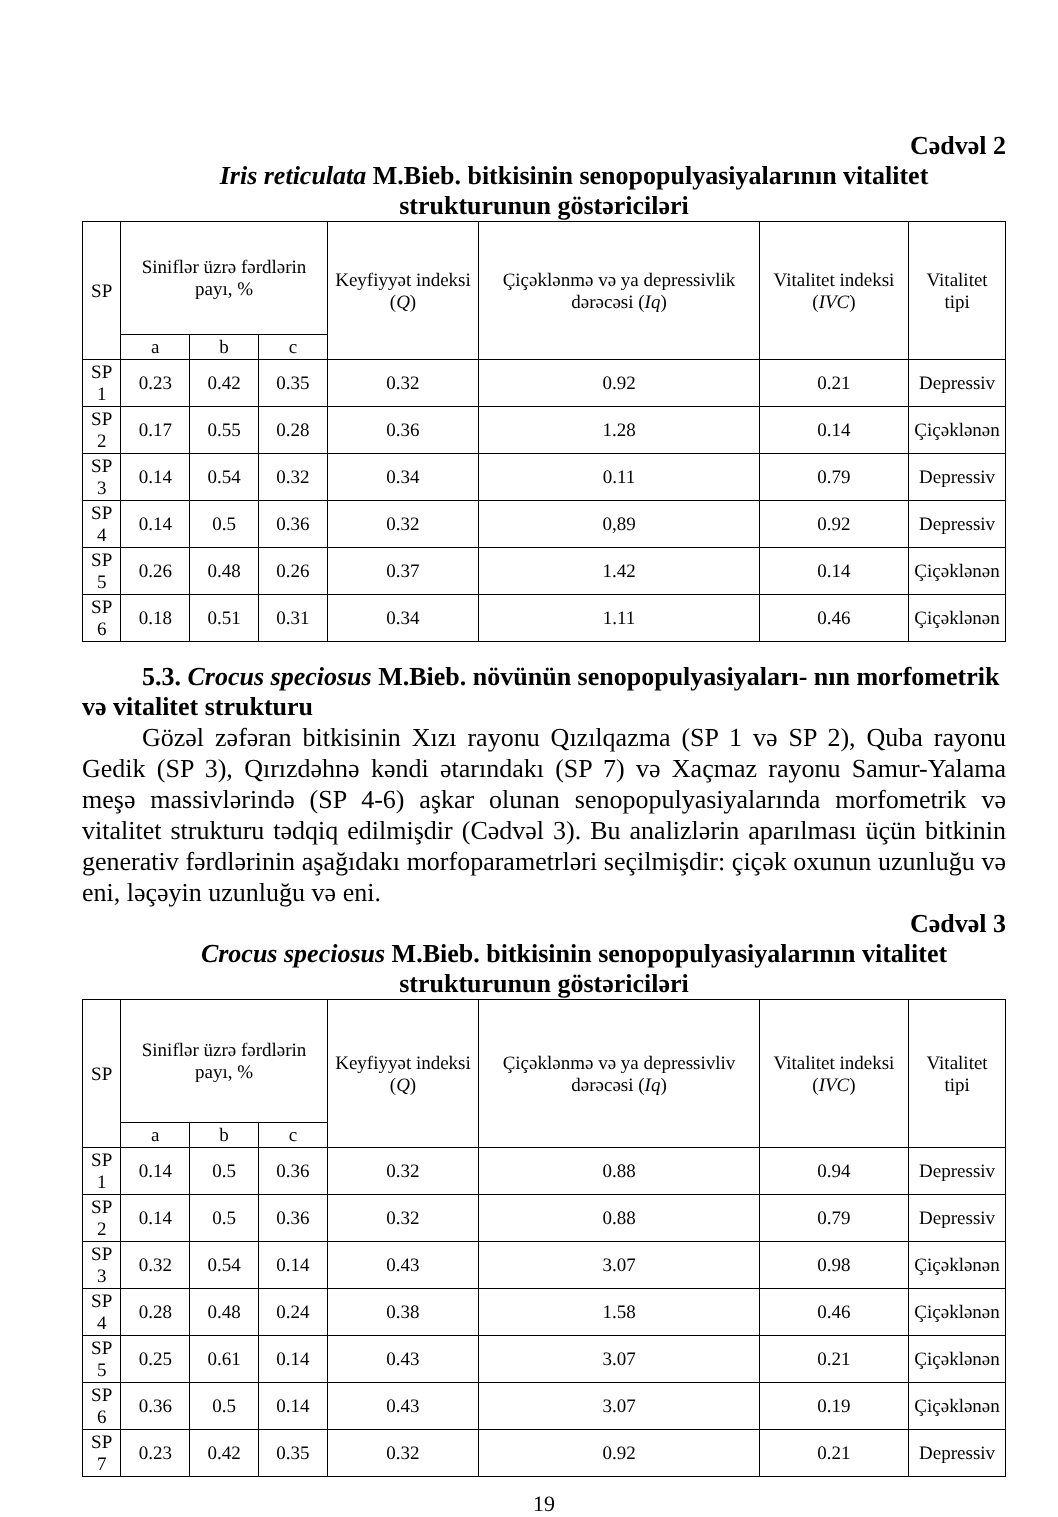Cədvəl 2
Iris reticulata M.Bieb. bitkisinin senopopulyasiyalarının vitalitet strukturunun göstəriciləri
| SP | Siniflər üzrə fərdlərin payı, % | | | Keyfiyyət indeksi ( Q ) | Çiçəklənmə və ya depressivlik dərəcəsi ( Iq ) | Vitalitet indeksi ( IVC ) | Vitalitet tipi |
| --- | --- | --- | --- | --- | --- | --- | --- |
| | a | b | c | | | | |
| SP 1 | 0.23 | 0.42 | 0.35 | 0.32 | 0.92 | 0.21 | Depressiv |
| SP 2 | 0.17 | 0.55 | 0.28 | 0.36 | 1.28 | 0.14 | Çiçəklənən |
| SP 3 | 0.14 | 0.54 | 0.32 | 0.34 | 0.11 | 0.79 | Depressiv |
| SP 4 | 0.14 | 0.5 | 0.36 | 0.32 | 0,89 | 0.92 | Depressiv |
| SP 5 | 0.26 | 0.48 | 0.26 | 0.37 | 1.42 | 0.14 | Çiçəklənən |
| SP 6 | 0.18 | 0.51 | 0.31 | 0.34 | 1.11 | 0.46 | Çiçəklənən |
5.3. Crocus speciosus M.Bieb. növünün senopopulyasiyaları- nın morfometrik və vitalitet strukturu
Gözəl zəfəran bitkisinin Xızı rayonu Qızılqazma (SP 1 və SP 2), Quba rayonu Gedik (SP 3), Qırızdəhnə kəndi ətarındakı (SP 7) və Xaçmaz rayonu Samur-Yalama meşə massivlərində (SP 4-6) aşkar olunan senopopulyasiyalarında morfometrik və vitalitet strukturu tədqiq edilmişdir (Cədvəl 3). Bu analizlərin aparılması üçün bitkinin generativ fərdlərinin aşağıdakı morfoparametrləri seçilmişdir: çiçək oxunun uzunluğu və eni, ləçəyin uzunluğu və eni.
Cədvəl 3
Crocus speciosus M.Bieb. bitkisinin senopopulyasiyalarının vitalitet strukturunun göstəriciləri
| SP | Siniflər üzrə fərdlərin payı, % | | | Keyfiyyət indeksi ( Q ) | Çiçəklənmə və ya depressivliv dərəcəsi ( Iq ) | Vitalitet indeksi ( IVC ) | Vitalitet tipi |
| --- | --- | --- | --- | --- | --- | --- | --- |
| | a | b | c | | | | |
| SP 1 | 0.14 | 0.5 | 0.36 | 0.32 | 0.88 | 0.94 | Depressiv |
| SP 2 | 0.14 | 0.5 | 0.36 | 0.32 | 0.88 | 0.79 | Depressiv |
| SP 3 | 0.32 | 0.54 | 0.14 | 0.43 | 3.07 | 0.98 | Çiçəklənən |
| SP 4 | 0.28 | 0.48 | 0.24 | 0.38 | 1.58 | 0.46 | Çiçəklənən |
| SP 5 | 0.25 | 0.61 | 0.14 | 0.43 | 3.07 | 0.21 | Çiçəklənən |
| SP 6 | 0.36 | 0.5 | 0.14 | 0.43 | 3.07 | 0.19 | Çiçəklənən |
| SP 7 | 0.23 | 0.42 | 0.35 | 0.32 | 0.92 | 0.21 | Depressiv |
19